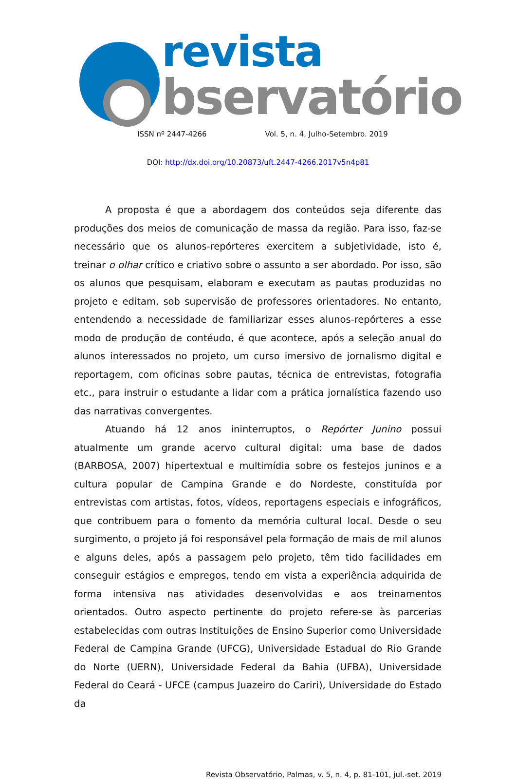revista
bservatório
ISSN nº 2447-4266 Vol. 5, n. 4, Julho-Setembro. 2019
DOI: http://dx.doi.org/10.20873/uft.2447-4266.2017v5n4p81
A proposta é que a abordagem dos conteúdos seja diferente das produções dos meios de comunicação de massa da região. Para isso, faz-se necessário que os alunos-repórteres exercitem a subjetividade, isto é, treinar o olhar crítico e criativo sobre o assunto a ser abordado. Por isso, são os alunos que pesquisam, elaboram e executam as pautas produzidas no projeto e editam, sob supervisão de professores orientadores. No entanto, entendendo a necessidade de familiarizar esses alunos-repórteres a esse modo de produção de contéudo, é que acontece, após a seleção anual do alunos interessados no projeto, um curso imersivo de jornalismo digital e reportagem, com oficinas sobre pautas, técnica de entrevistas, fotografia etc., para instruir o estudante a lidar com a prática jornalística fazendo uso das narrativas convergentes.
Atuando há 12 anos ininterruptos, o Repórter Junino possui atualmente um grande acervo cultural digital: uma base de dados (BARBOSA, 2007) hipertextual e multimídia sobre os festejos juninos e a cultura popular de Campina Grande e do Nordeste, constituída por entrevistas com artistas, fotos, vídeos, reportagens especiais e infográficos, que contribuem para o fomento da memória cultural local. Desde o seu surgimento, o projeto já foi responsável pela formação de mais de mil alunos e alguns deles, após a passagem pelo projeto, têm tido facilidades em conseguir estágios e empregos, tendo em vista a experiência adquirida de forma intensiva nas atividades desenvolvidas e aos treinamentos orientados. Outro aspecto pertinente do projeto refere-se às parcerias estabelecidas com outras Instituições de Ensino Superior como Universidade Federal de Campina Grande (UFCG), Universidade Estadual do Rio Grande do Norte (UERN), Universidade Federal da Bahia (UFBA), Universidade Federal do Ceará - UFCE (campus Juazeiro do Cariri), Universidade do Estado da
Revista Observatório, Palmas, v. 5, n. 4, p. 81-101, jul.-set. 2019